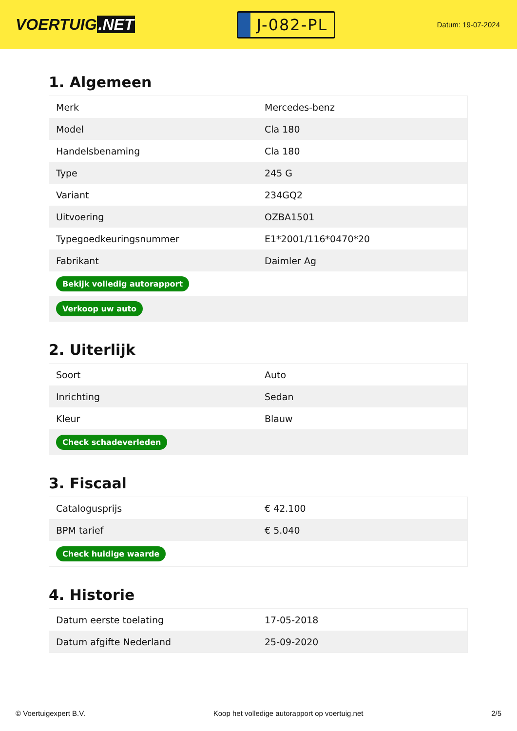VOERTUIG.NET
J-082-PL
Datum: 19-07-2024
1. Algemeen
| Merk | Mercedes-benz |
| Model | Cla 180 |
| Handelsbenaming | Cla 180 |
| Type | 245 G |
| Variant | 234GQ2 |
| Uitvoering | OZBA1501 |
| Typegoedkeuringsnummer | E1*2001/116*0470*20 |
| Fabrikant | Daimler Ag |
| Bekijk volledig autorapport | |
| Verkoop uw auto | |
2. Uiterlijk
| Soort | Auto |
| Inrichting | Sedan |
| Kleur | Blauw |
| Check schadeverleden | |
3. Fiscaal
| Catalogusprijs | € 42.100 |
| BPM tarief | € 5.040 |
| Check huidige waarde | |
4. Historie
| Datum eerste toelating | 17-05-2018 |
| Datum afgifte Nederland | 25-09-2020 |
© Voertuigexpert B.V. Koop het volledige autorapport op voertuig.net 2/5